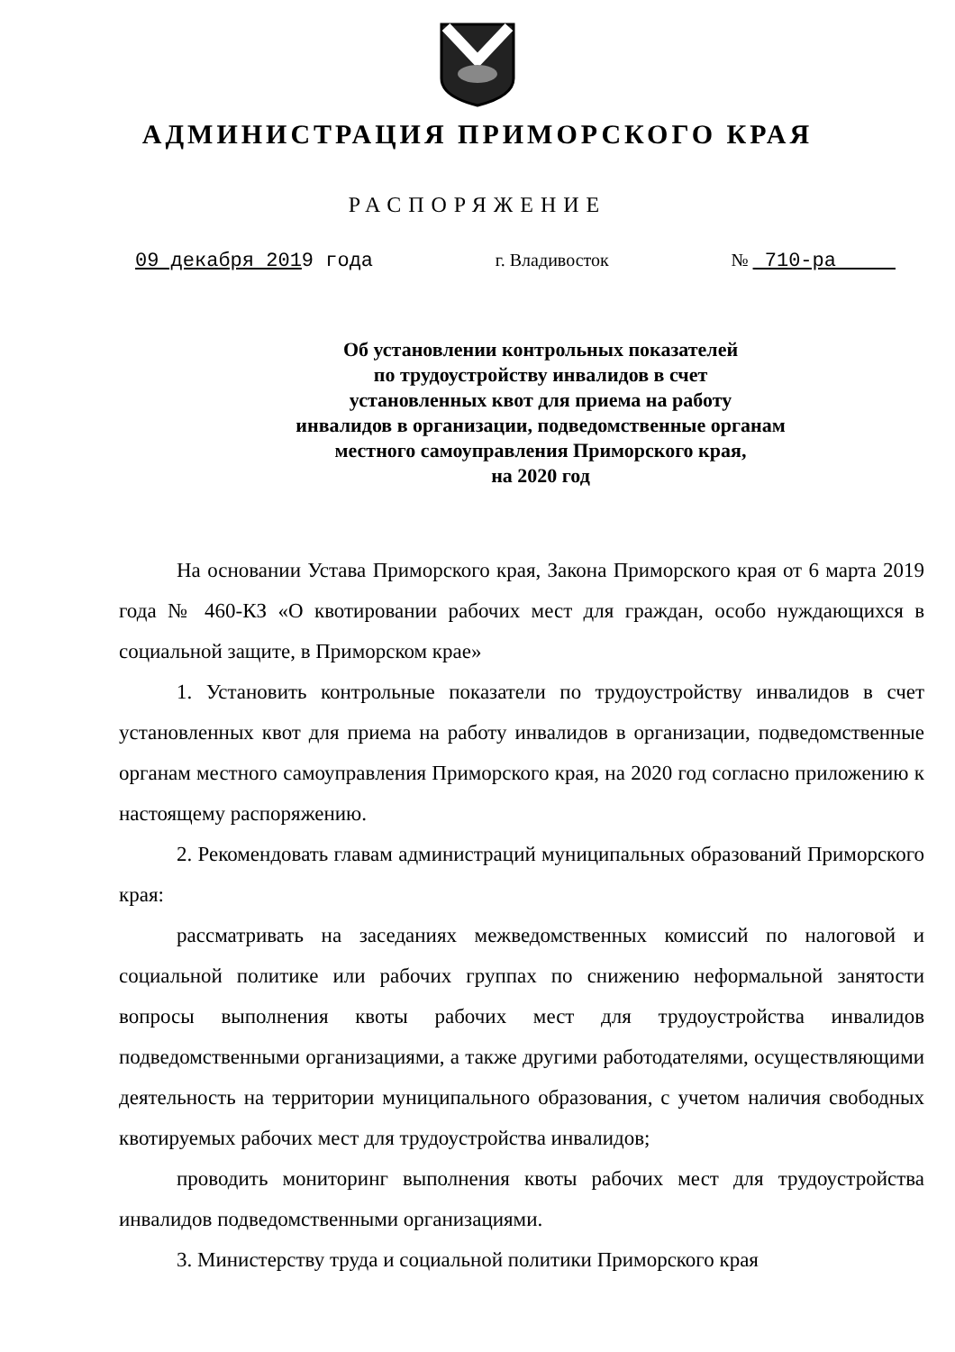АДМИНИСТРАЦИЯ ПРИМОРСКОГО КРАЯ
РАСПОРЯЖЕНИЕ
09 декабря 2019 года г. Владивосток № 710-ра
Об установлении контрольных показателей
по трудоустройству инвалидов в счет
установленных квот для приема на работу
инвалидов в организации, подведомственные органам
местного самоуправления Приморского края,
на 2020 год
На основании Устава Приморского края, Закона Приморского края от 6 марта 2019 года № 460-КЗ «О квотировании рабочих мест для граждан, особо нуждающихся в социальной защите, в Приморском крае»
1. Установить контрольные показатели по трудоустройству инвалидов в счет установленных квот для приема на работу инвалидов в организации, подведомственные органам местного самоуправления Приморского края, на 2020 год согласно приложению к настоящему распоряжению.
2. Рекомендовать главам администраций муниципальных образований Приморского края:
рассматривать на заседаниях межведомственных комиссий по налоговой и социальной политике или рабочих группах по снижению неформальной занятости вопросы выполнения квоты рабочих мест для трудоустройства инвалидов подведомственными организациями, а также другими работодателями, осуществляющими деятельность на территории муниципального образования, с учетом наличия свободных квотируемых рабочих мест для трудоустройства инвалидов;
проводить мониторинг выполнения квоты рабочих мест для трудоустройства инвалидов подведомственными организациями.
3. Министерству труда и социальной политики Приморского края